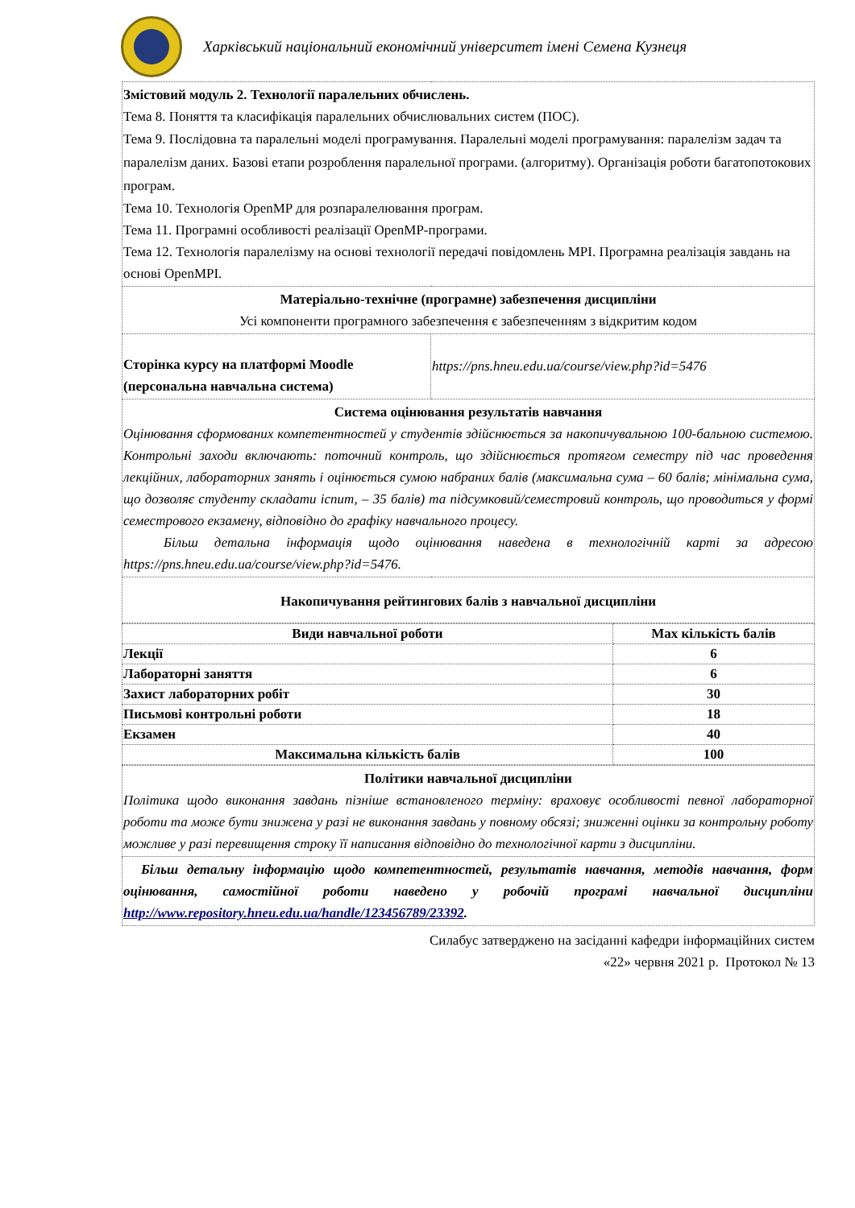Харківський національний економічний університет імені Семена Кузнеця
| Змістовий модуль 2. Технології паралельних обчислень. Тема 8. Поняття та класифікація паралельних обчислювальних систем (ПОС). Тема 9. Послідовна та паралельні моделі програмування. Паралельні моделі програмування: паралелізм задач та паралелізм даних. Базові етапи розроблення паралельної програми. (алгоритму). Організація роботи багатопотокових програм. Тема 10. Технологія OpenMP для розпаралелювання програм. Тема 11. Програмні особливості реалізації OpenMP-програми. Тема 12. Технологія паралелізму на основі технології передачі повідомлень MPI. Програмна реалізація завдань на основі OpenMPI. | |
| Матеріально-технічне (програмне) забезпечення дисципліни Усі компоненти програмного забезпечення є забезпеченням з відкритим кодом | |
| Сторінка курсу на платформі Moodle (персональна навчальна система) | https://pns.hneu.edu.ua/course/view.php?id=5476 |
| Система оцінювання результатів навчання Оцінювання сформованих компетентностей у студентів здійснюється за накопичувальною 100-бальною системою. Контрольні заходи включають: поточний контроль, що здійснюється протягом семестру під час проведення лекційних, лабораторних занять і оцінюється сумою набраних балів (максимальна сума – 60 балів; мінімальна сума, що дозволяє студенту складати іспит, – 35 балів) та підсумковий/семестровий контроль, що проводиться у формі семестрового екзамену, відповідно до графіку навчального процесу. Більш детальна інформація щодо оцінювання наведена в технологічній карті за адресою https://pns.hneu.edu.ua/course/view.php?id=5476. | |
| Накопичування рейтингових балів з навчальної дисципліни | |
| Види навчальної роботи | Max кількість балів |
| --- | --- |
| Лекції | 6 |
| Лабораторні заняття | 6 |
| Захист лабораторних робіт | 30 |
| Письмові контрольні роботи | 18 |
| Екзамен | 40 |
| Максимальна кількість балів | 100 |
| Політики навчальної дисципліни Політика щодо виконання завдань пізніше встановленого терміну: враховує особливості певної лабораторної роботи та може бути знижена у разі не виконання завдань у повному обсязі; зниженні оцінки за контрольну роботу можливе у разі перевищення строку її написання відповідно до технологічної карти з дисципліни. |
| Більш детальну інформацію щодо компетентностей, результатів навчання, методів навчання, форм оцінювання, самостійної роботи наведено у робочій програмі навчальної дисципліни http://www.repository.hneu.edu.ua/handle/123456789/23392 . |
Силабус затверджено на засіданні кафедри інформаційних систем
«22» червня 2021 р. Протокол № 13